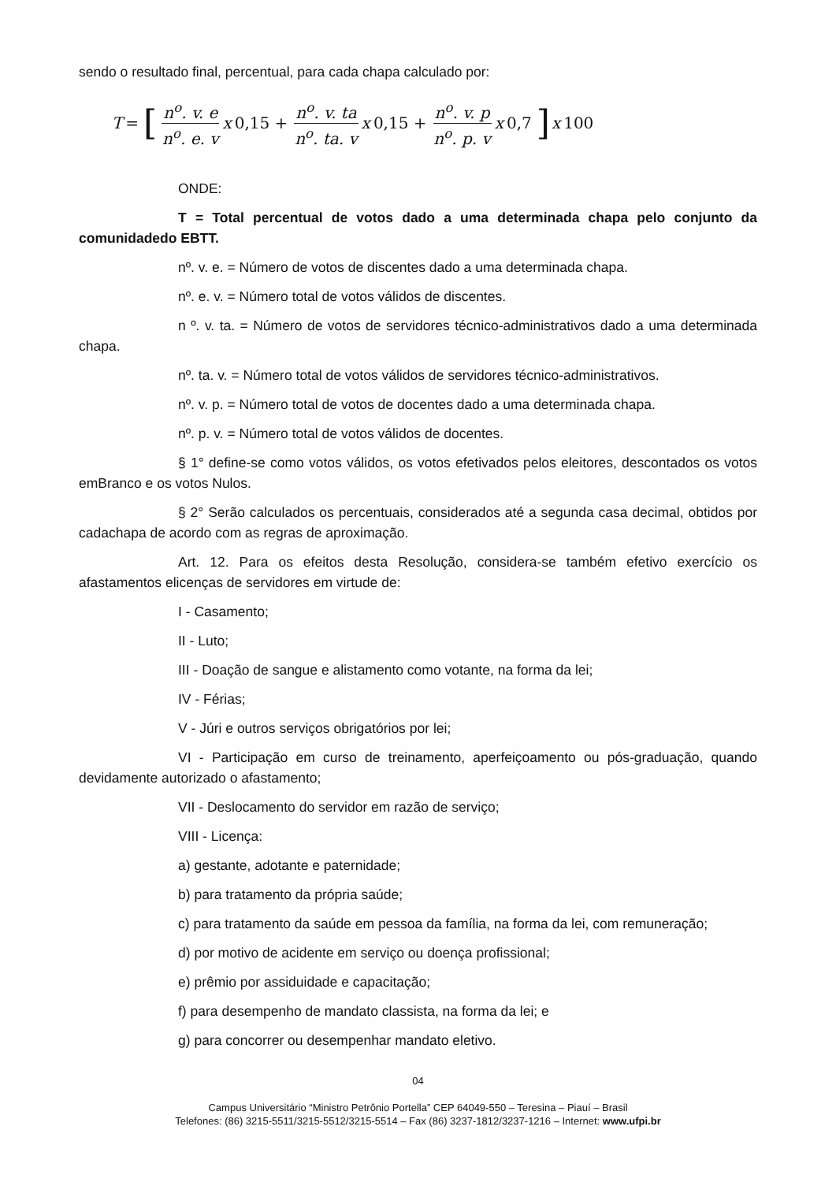sendo o resultado final, percentual, para cada chapa calculado por:
T = [ n<sup>o</sup>. v. e n<sup>o</sup>. e. v x 0,15 + n<sup>o</sup>. v. ta n<sup>o</sup>. ta. v x 0,15 + n<sup>o</sup>. v. p n<sup>o</sup>. p. v x 0,7 ] x 100
ONDE:
T = Total percentual de votos dado a uma determinada chapa pelo conjunto da comunidadedo EBTT.
nº. v. e. = Número de votos de discentes dado a uma determinada chapa.
nº. e. v. = Número total de votos válidos de discentes.
n º. v. ta. = Número de votos de servidores técnico-administrativos dado a uma determinada chapa.
nº. ta. v. = Número total de votos válidos de servidores técnico-administrativos.
nº. v. p. = Número total de votos de docentes dado a uma determinada chapa.
nº. p. v. = Número total de votos válidos de docentes.
§ 1° define-se como votos válidos, os votos efetivados pelos eleitores, descontados os votos emBranco e os votos Nulos.
§ 2° Serão calculados os percentuais, considerados até a segunda casa decimal, obtidos por cadachapa de acordo com as regras de aproximação.
Art. 12. Para os efeitos desta Resolução, considera-se também efetivo exercício os afastamentos elicenças de servidores em virtude de:
I - Casamento;
II - Luto;
III - Doação de sangue e alistamento como votante, na forma da lei;
IV - Férias;
V - Júri e outros serviços obrigatórios por lei;
VI - Participação em curso de treinamento, aperfeiçoamento ou pós-graduação, quando devidamente autorizado o afastamento;
VII - Deslocamento do servidor em razão de serviço;
VIII - Licença:
a) gestante, adotante e paternidade;
b) para tratamento da própria saúde;
c) para tratamento da saúde em pessoa da família, na forma da lei, com remuneração;
d) por motivo de acidente em serviço ou doença profissional;
e) prêmio por assiduidade e capacitação;
f) para desempenho de mandato classista, na forma da lei; e
g) para concorrer ou desempenhar mandato eletivo.
04
Campus Universitário “Ministro Petrônio Portella” CEP 64049-550 – Teresina – Piauí – Brasil
Telefones: (86) 3215-5511/3215-5512/3215-5514 – Fax (86) 3237-1812/3237-1216 – Internet: www.ufpi.br